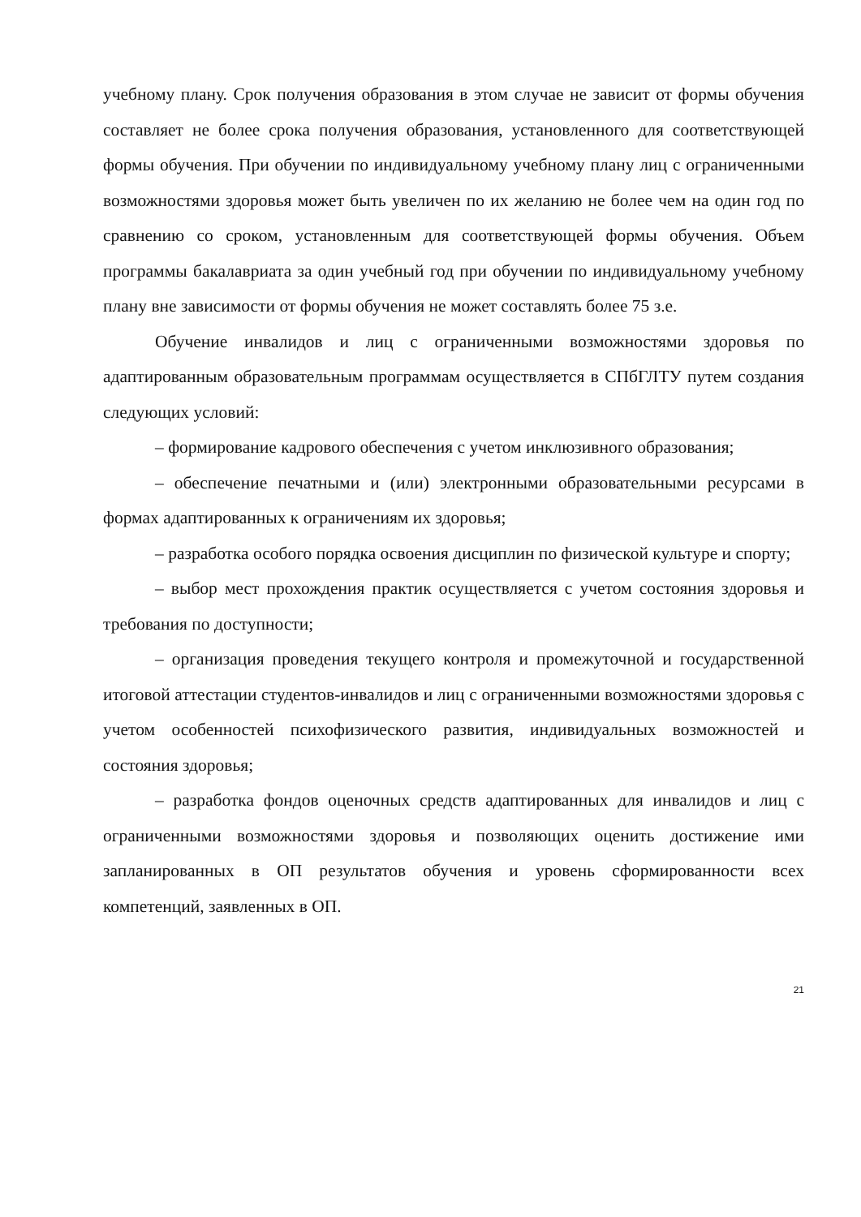учебному плану. Срок получения образования в этом случае не зависит от формы обучения составляет не более срока получения образования, установленного для соответствующей формы обучения. При обучении по индивидуальному учебному плану лиц с ограниченными возможностями здоровья может быть увеличен по их желанию не более чем на один год по сравнению со сроком, установленным для соответствующей формы обучения. Объем программы бакалавриата за один учебный год при обучении по индивидуальному учебному плану вне зависимости от формы обучения не может составлять более 75 з.е.
Обучение инвалидов и лиц с ограниченными возможностями здоровья по адаптированным образовательным программам осуществляется в СПбГЛТУ путем создания следующих условий:
– формирование кадрового обеспечения с учетом инклюзивного образования;
– обеспечение печатными и (или) электронными образовательными ресурсами в формах адаптированных к ограничениям их здоровья;
– разработка особого порядка освоения дисциплин по физической культуре и спорту;
– выбор мест прохождения практик осуществляется с учетом состояния здоровья и требования по доступности;
– организация проведения текущего контроля и промежуточной и государственной итоговой аттестации студентов-инвалидов и лиц с ограниченными возможностями здоровья с учетом особенностей психофизического развития, индивидуальных возможностей и состояния здоровья;
– разработка фондов оценочных средств адаптированных для инвалидов и лиц с ограниченными возможностями здоровья и позволяющих оценить достижение ими запланированных в ОП результатов обучения и уровень сформированности всех компетенций, заявленных в ОП.
21